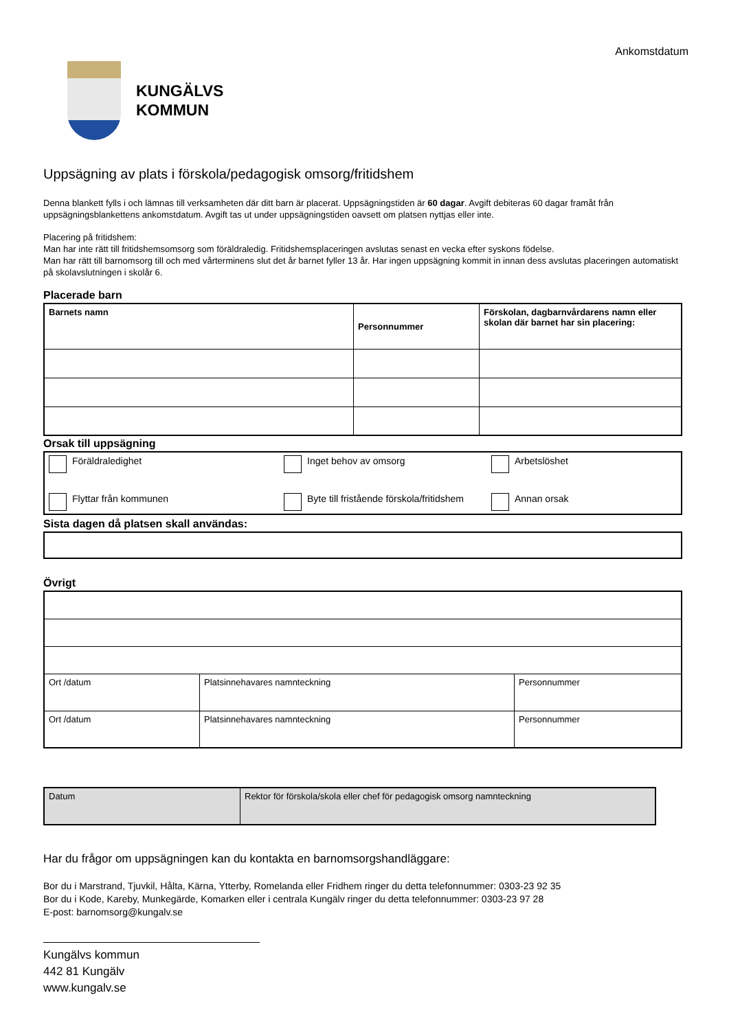Ankomstdatum
KUNGÄLVS
KOMMUN
Uppsägning av plats i förskola/pedagogisk omsorg/fritidshem
Denna blankett fylls i och lämnas till verksamheten där ditt barn är placerat. Uppsägningstiden är 60 dagar. Avgift debiteras 60 dagar framåt från uppsägningsblankettens ankomstdatum. Avgift tas ut under uppsägningstiden oavsett om platsen nyttjas eller inte.
Placering på fritidshem:
Man har inte rätt till fritidshemsomsorg som föräldraledig. Fritidshemsplaceringen avslutas senast en vecka efter syskons födelse.
Man har rätt till barnomsorg till och med vårterminens slut det år barnet fyller 13 år. Har ingen uppsägning kommit in innan dess avslutas placeringen automatiskt på skolavslutningen i skolår 6.
Placerade barn
| Barnets namn | Personnummer | Förskolan, dagbarnvårdarens namn eller skolan där barnet har sin placering: |
Orsak till uppsägning
| Föräldraledighet | Inget behov av omsorg | Arbetslöshet |
| Flyttar från kommunen | Byte till fristående förskola/fritidshem | Annan orsak |
Sista dagen då platsen skall användas:
Övrigt
| Ort /datum | Platsinnehavares namnteckning | Personnummer |
| Ort /datum | Platsinnehavares namnteckning | Personnummer |
| Datum | Rektor för förskola/skola eller chef för pedagogisk omsorg namnteckning |
Har du frågor om uppsägningen kan du kontakta en barnomsorgshandläggare:
Bor du i Marstrand, Tjuvkil, Hålta, Kärna, Ytterby, Romelanda eller Fridhem ringer du detta telefonnummer: 0303-23 92 35
Bor du i Kode, Kareby, Munkegärde, Komarken eller i centrala Kungälv ringer du detta telefonnummer: 0303-23 97 28
E-post: barnomsorg@kungalv.se
Kungälvs kommun
442 81 Kungälv
www.kungalv.se